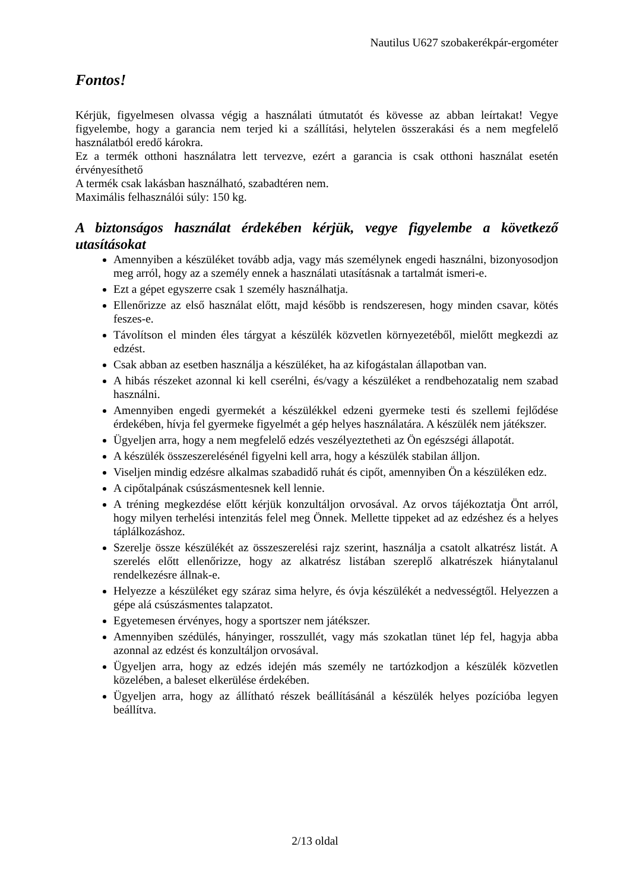Nautilus U627 szobakerékpár-ergométer
Fontos!
Kérjük, figyelmesen olvassa végig a használati útmutatót és kövesse az abban leírtakat! Vegye figyelembe, hogy a garancia nem terjed ki a szállítási, helytelen összerakási és a nem megfelelő használatból eredő károkra.
Ez a termék otthoni használatra lett tervezve, ezért a garancia is csak otthoni használat esetén érvényesíthető
A termék csak lakásban használható, szabadtéren nem.
Maximális felhasználói súly: 150 kg.
A biztonságos használat érdekében kérjük, vegye figyelembe a következő utasításokat
Amennyiben a készüléket tovább adja, vagy más személynek engedi használni, bizonyosodjon meg arról, hogy az a személy ennek a használati utasításnak a tartalmát ismeri-e.
Ezt a gépet egyszerre csak 1 személy használhatja.
Ellenőrizze az első használat előtt, majd később is rendszeresen, hogy minden csavar, kötés feszes-e.
Távolítson el minden éles tárgyat a készülék közvetlen környezetéből, mielőtt megkezdi az edzést.
Csak abban az esetben használja a készüléket, ha az kifogástalan állapotban van.
A hibás részeket azonnal ki kell cserélni, és/vagy a készüléket a rendbehozatalig nem szabad használni.
Amennyiben engedi gyermekét a készülékkel edzeni gyermeke testi és szellemi fejlődése érdekében, hívja fel gyermeke figyelmét a gép helyes használatára. A készülék nem játékszer.
Ügyeljen arra, hogy a nem megfelelő edzés veszélyeztetheti az Ön egészségi állapotát.
A készülék összeszerelésénél figyelni kell arra, hogy a készülék stabilan álljon.
Viseljen mindig edzésre alkalmas szabadidő ruhát és cipőt, amennyiben Ön a készüléken edz.
A cipőtalpának csúszásmentesnek kell lennie.
A tréning megkezdése előtt kérjük konzultáljon orvosával. Az orvos tájékoztatja Önt arról, hogy milyen terhelési intenzitás felel meg Önnek. Mellette tippeket ad az edzéshez és a helyes táplálkozáshoz.
Szerelje össze készülékét az összeszerelési rajz szerint, használja a csatolt alkatrész listát. A szerelés előtt ellenőrizze, hogy az alkatrész listában szereplő alkatrészek hiánytalanul rendelkezésre állnak-e.
Helyezze a készüléket egy száraz sima helyre, és óvja készülékét a nedvességtől. Helyezzen a gépe alá csúszásmentes talapzatot.
Egyetemesen érvényes, hogy a sportszer nem játékszer.
Amennyiben szédülés, hányinger, rosszullét, vagy más szokatlan tünet lép fel, hagyja abba azonnal az edzést és konzultáljon orvosával.
Ügyeljen arra, hogy az edzés idején más személy ne tartózkodjon a készülék közvetlen közelében, a baleset elkerülése érdekében.
Ügyeljen arra, hogy az állítható részek beállításánál a készülék helyes pozícióba legyen beállítva.
2/13 oldal